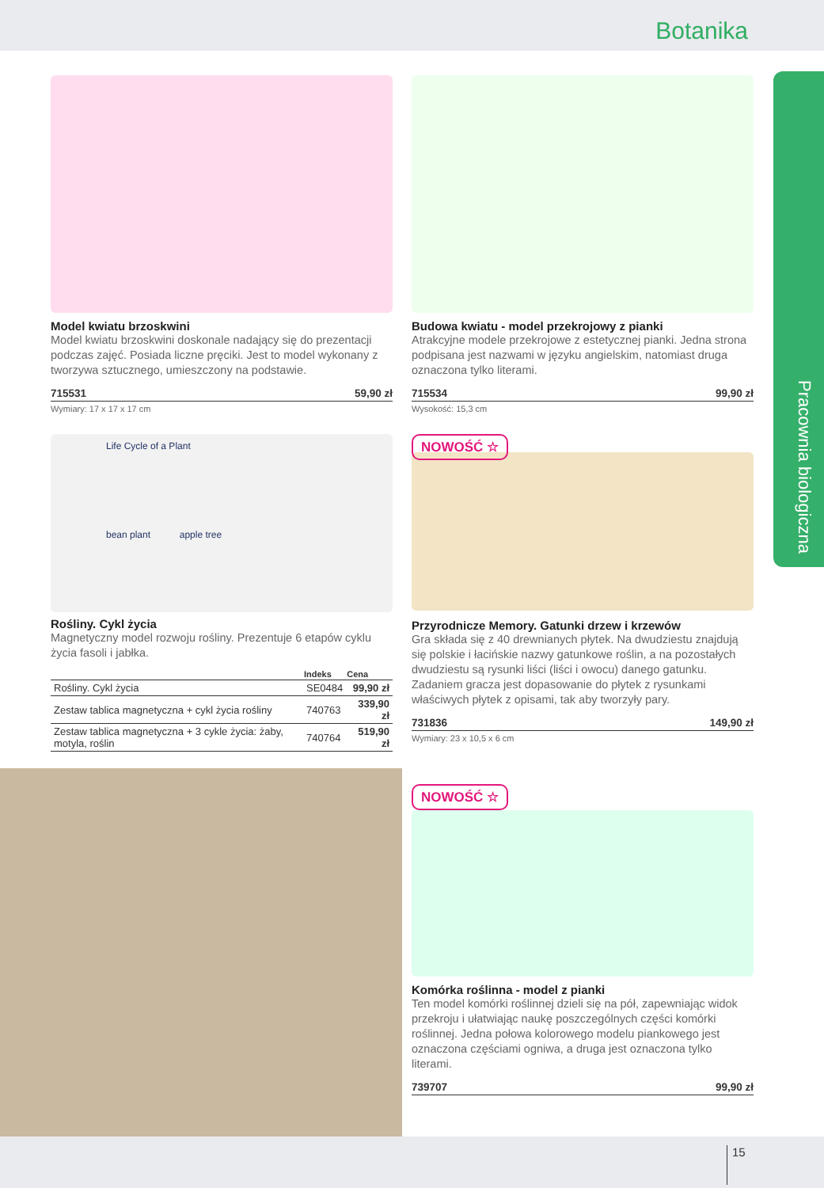Botanika
Pracownia biologiczna
Model kwiatu brzoskwini
Model kwiatu brzoskwini doskonale nadający się do prezentacji podczas zajęć. Posiada liczne pręciki. Jest to model wykonany z tworzywa sztucznego, umieszczony na podstawie.
715531 59,90 zł
Wymiary: 17 x 17 x 17 cm
Budowa kwiatu - model przekrojowy z pianki
Atrakcyjne modele przekrojowe z estetycznej pianki. Jedna strona podpisana jest nazwami w języku angielskim, natomiast druga oznaczona tylko literami.
715534 99,90 zł
Wysokość: 15,3 cm
Life Cycle of a Plant
bean plant apple tree
Rośliny. Cykl życia
Magnetyczny model rozwoju rośliny. Prezentuje 6 etapów cyklu życia fasoli i jabłka.
| | Indeks | Cena |
| --- | --- | --- |
| Rośliny. Cykl życia | SE0484 | 99,90 zł |
| Zestaw tablica magnetyczna + cykl życia rośliny | 740763 | 339,90 zł |
| Zestaw tablica magnetyczna + 3 cykle życia: żaby, motyla, roślin | 740764 | 519,90 zł |
NOWOŚĆ ☆
Przyrodnicze Memory. Gatunki drzew i krzewów
Gra składa się z 40 drewnianych płytek. Na dwudziestu znajdują się polskie i łacińskie nazwy gatunkowe roślin, a na pozostałych dwudziestu są rysunki liści (liści i owocu) danego gatunku. Zadaniem gracza jest dopasowanie do płytek z rysunkami właściwych płytek z opisami, tak aby tworzyły pary.
731836 149,90 zł
Wymiary: 23 x 10,5 x 6 cm
NOWOŚĆ ☆
Komórka roślinna - model z pianki
Ten model komórki roślinnej dzieli się na pół, zapewniając widok przekroju i ułatwiając naukę poszczególnych części komórki roślinnej. Jedna połowa kolorowego modelu piankowego jest oznaczona częściami ogniwa, a druga jest oznaczona tylko literami.
739707 99,90 zł
15